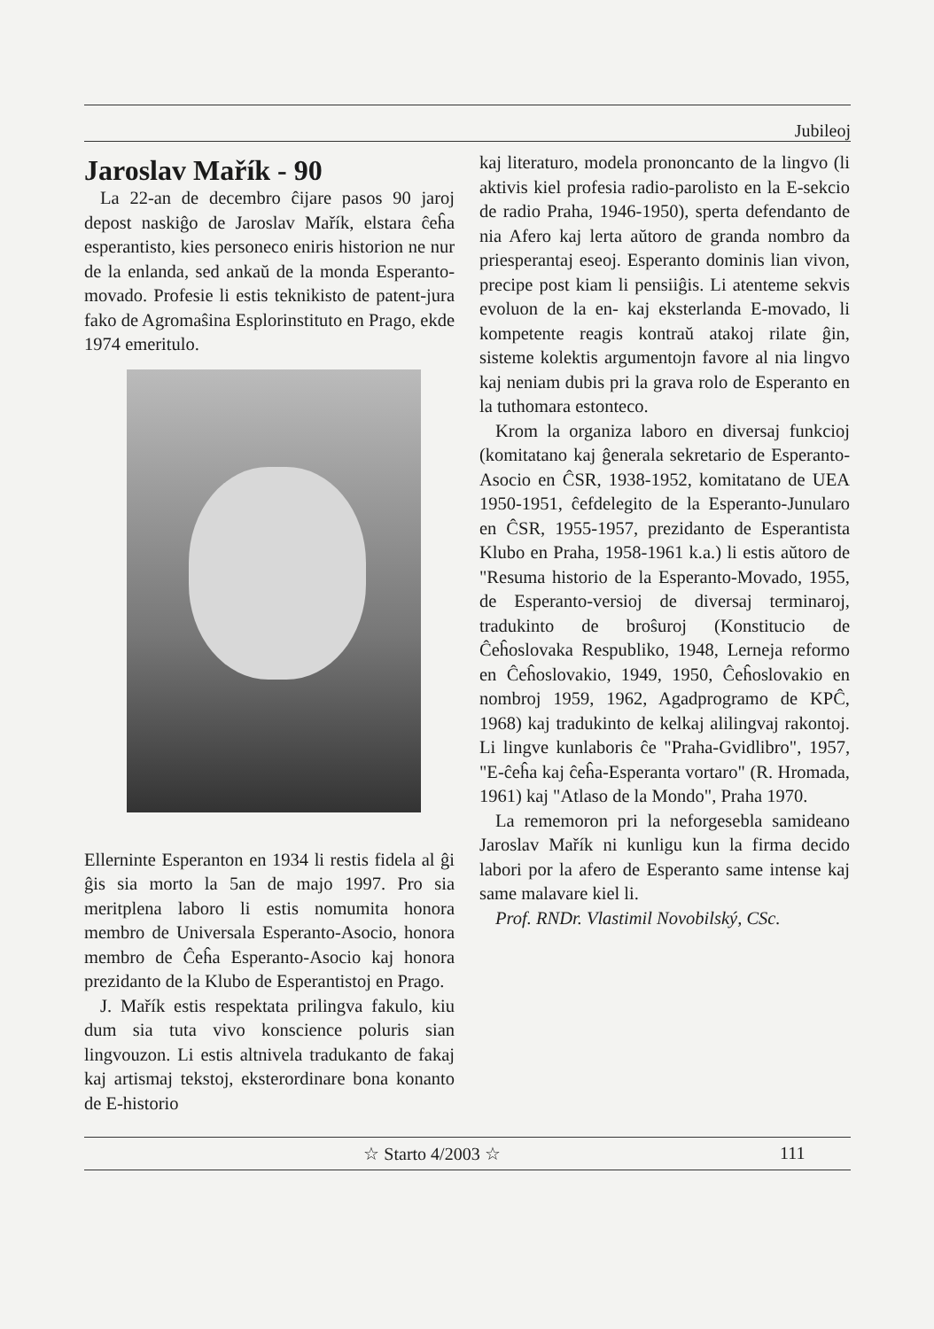Jubileoj
Jaroslav Mařík - 90
La 22-an de decembro ĉijare pasos 90 jaroj depost naskiĝo de Jaroslav Mařík, elstara ĉeĥa esperantisto, kies personeco eniris historion ne nur de la enlanda, sed ankaŭ de la monda Esperanto-movado. Profesie li estis teknikisto de patent-jura fako de Agromaŝina Esplorinstituto en Prago, ekde 1974 emeritulo.
Ellerninte Esperanton en 1934 li restis fidela al ĝi ĝis sia morto la 5an de majo 1997. Pro sia meritplena laboro li estis nomumita honora membro de Universala Esperanto-Asocio, honora membro de Ĉeĥa Esperanto-Asocio kaj honora prezidanto de la Klubo de Esperantistoj en Prago.
J. Mařík estis respektata prilingva fakulo, kiu dum sia tuta vivo konscience poluris sian lingvouzon. Li estis altnivela tradukanto de fakaj kaj artismaj tekstoj, eksterordinare bona konanto de E-historio
kaj literaturo, modela prononcanto de la lingvo (li aktivis kiel profesia radio-parolisto en la E-sekcio de radio Praha, 1946-1950), sperta defendanto de nia Afero kaj lerta aŭtoro de granda nombro da priesperantaj eseoj. Esperanto dominis lian vivon, precipe post kiam li pensiiĝis. Li atenteme sekvis evoluon de la en- kaj eksterlanda E-movado, li kompetente reagis kontraŭ atakoj rilate ĝin, sisteme kolektis argumentojn favore al nia lingvo kaj neniam dubis pri la grava rolo de Esperanto en la tuthomara estonteco.
Krom la organiza laboro en diversaj funkcioj (komitatano kaj ĝenerala sekretario de Esperanto-Asocio en ĈSR, 1938-1952, komitatano de UEA 1950-1951, ĉefdelegito de la Esperanto-Junularo en ĈSR, 1955-1957, prezidanto de Esperantista Klubo en Praha, 1958-1961 k.a.) li estis aŭtoro de "Resuma historio de la Esperanto-Movado, 1955, de Esperanto-versioj de diversaj terminaroj, tradukinto de broŝuroj (Konstitucio de Ĉeĥoslovaka Respubliko, 1948, Lerneja reformo en Ĉeĥoslovakio, 1949, 1950, Ĉeĥoslovakio en nombroj 1959, 1962, Agadprogramo de KPĈ, 1968) kaj tradukinto de kelkaj alilingvaj rakontoj. Li lingve kunlaboris ĉe "Praha-Gvidlibro", 1957, "E-ĉeĥa kaj ĉeĥa-Esperanta vortaro" (R. Hromada, 1961) kaj "Atlaso de la Mondo", Praha 1970.
La rememoron pri la neforgesebla samideano Jaroslav Mařík ni kunligu kun la firma decido labori por la afero de Esperanto same intense kaj same malavare kiel li.
Prof. RNDr. Vlastimil Novobilský, CSc.
☆ Starto 4/2003 ☆ 111